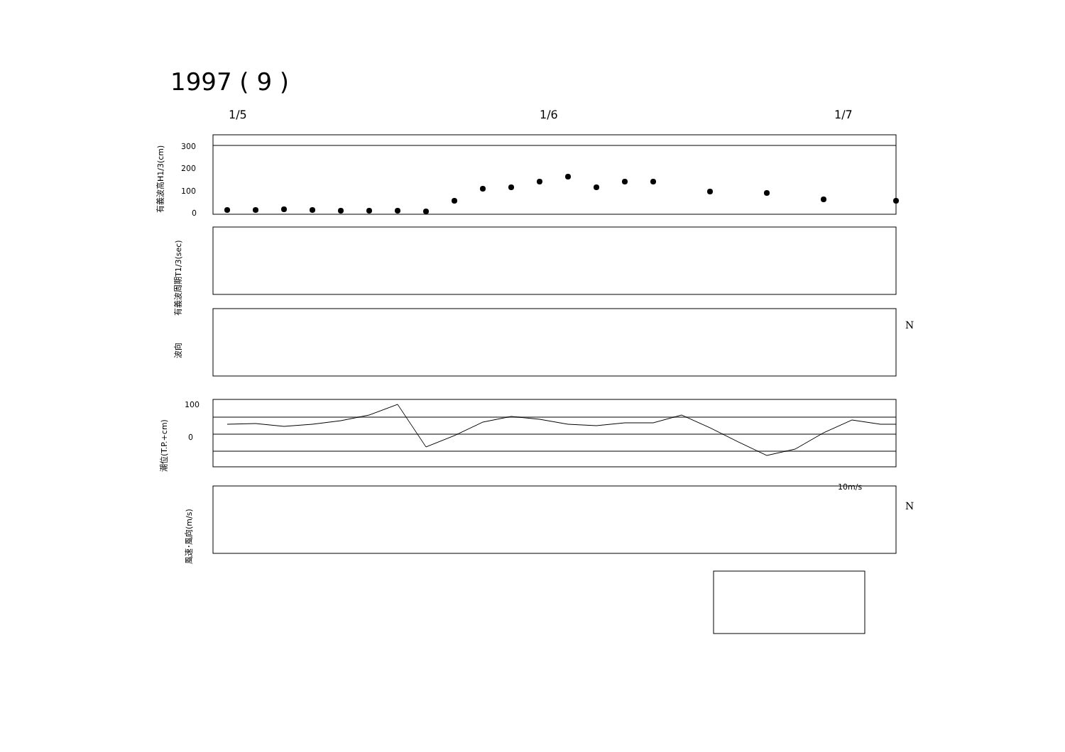1997 ( 9 )
1/5 1/6 1/7
300
200
100
0
0
100
N
N
10m/s
有義波高H1/3(cm)
有義波周期T1/3(sec)
波向
潮位(T.P.+cm)
風速･風向(m/s)